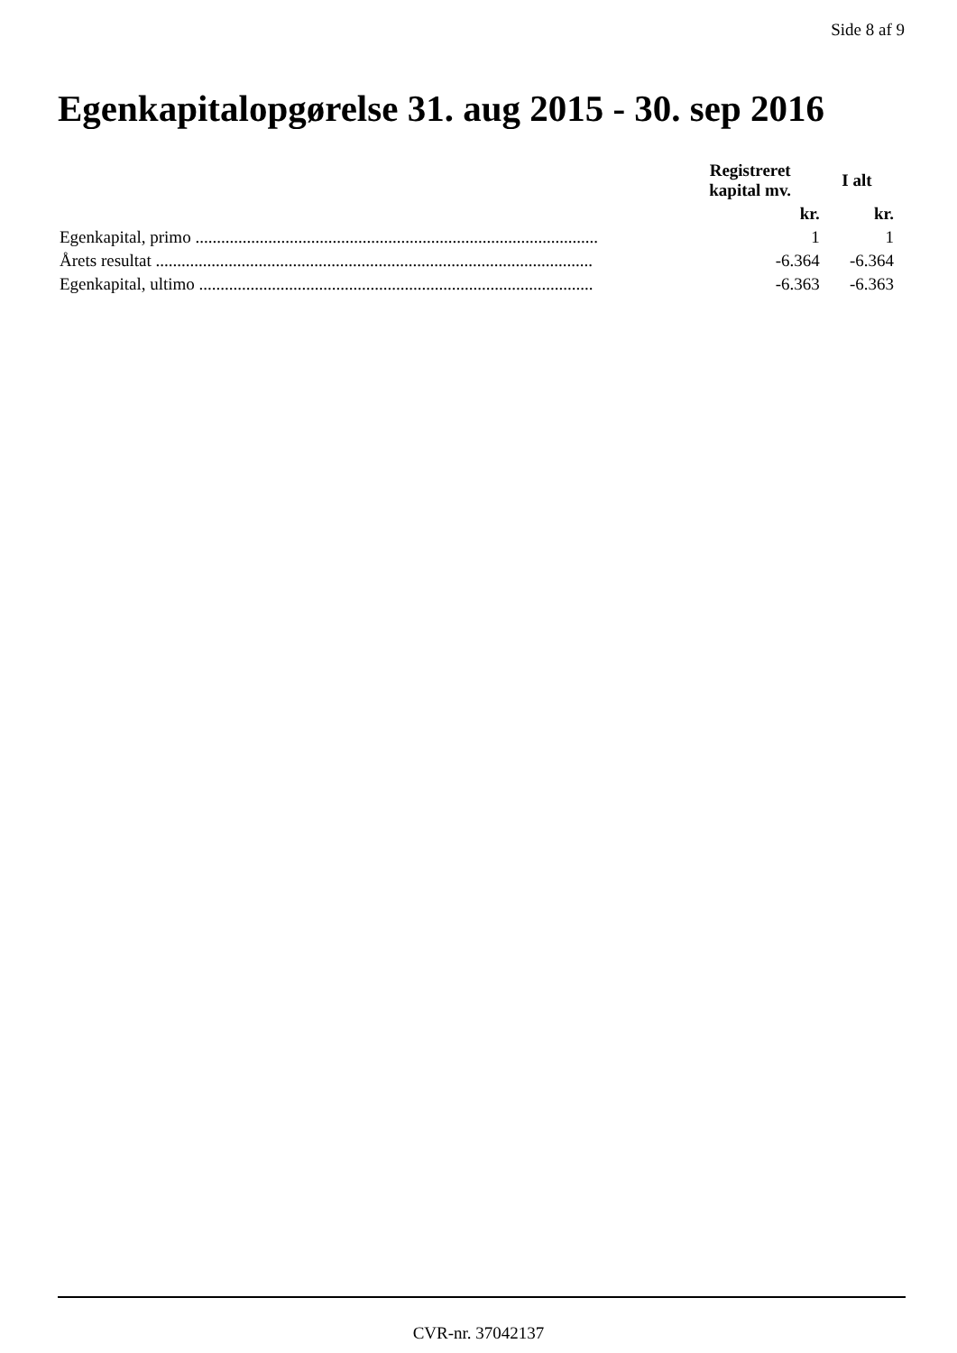Side 8 af 9
Egenkapitalopgørelse 31. aug 2015 - 30. sep 2016
| | Registreret kapital mv. | I alt |
| --- | --- | --- |
| | kr. | kr. |
| Egenkapital, primo .............................................................................................. | 1 | 1 |
| Årets resultat ...................................................................................................... | -6.364 | -6.364 |
| Egenkapital, ultimo ............................................................................................ | -6.363 | -6.363 |
CVR-nr. 37042137